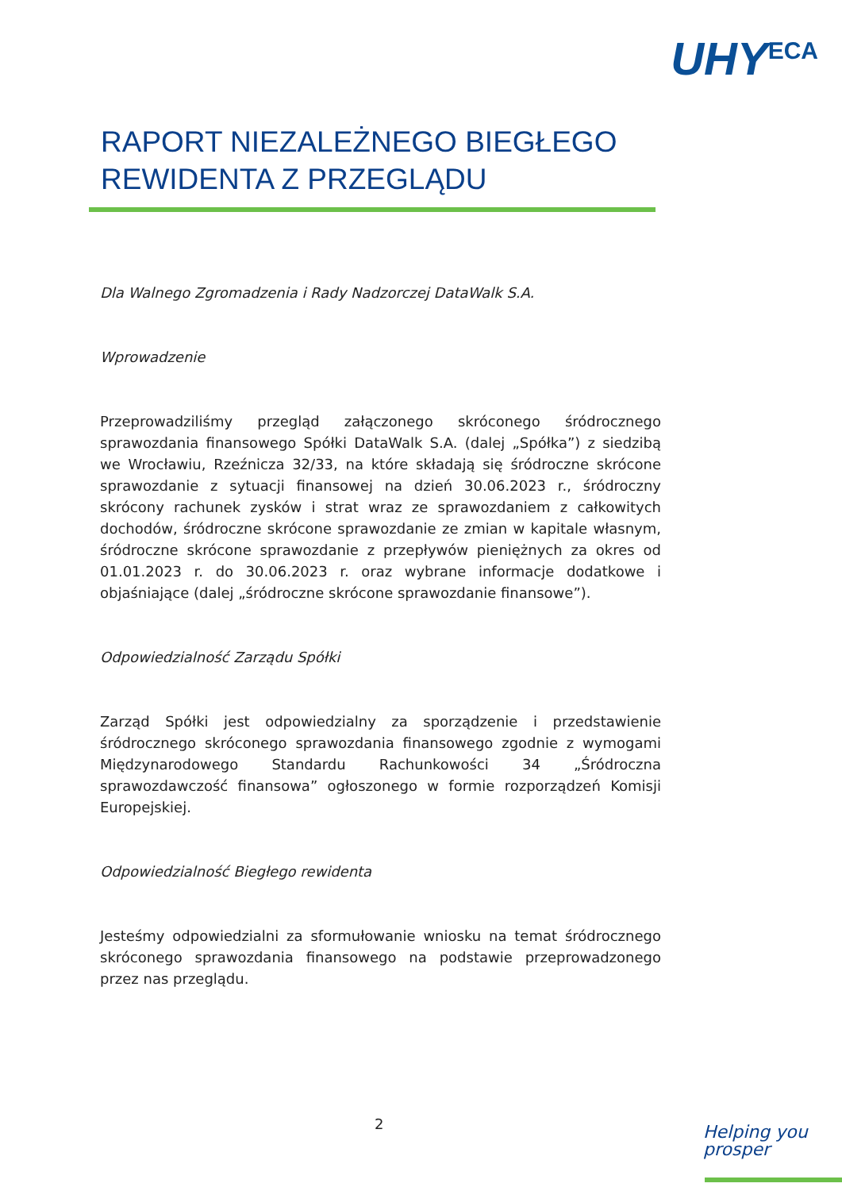UHY<sup>ECA</sup>
RAPORT NIEZALEŻNEGO BIEGŁEGO
REWIDENTA Z PRZEGLĄDU
Dla Walnego Zgromadzenia i Rady Nadzorczej DataWalk S.A.
Wprowadzenie
Przeprowadziliśmy przegląd załączonego skróconego śródrocznego sprawozdania finansowego Spółki DataWalk S.A. (dalej „Spółka”) z siedzibą we Wrocławiu, Rzeźnicza 32/33, na które składają się śródroczne skrócone sprawozdanie z sytuacji finansowej na dzień 30.06.2023 r., śródroczny skrócony rachunek zysków i strat wraz ze sprawozdaniem z całkowitych dochodów, śródroczne skrócone sprawozdanie ze zmian w kapitale własnym, śródroczne skrócone sprawozdanie z przepływów pieniężnych za okres od 01.01.2023 r. do 30.06.2023 r. oraz wybrane informacje dodatkowe i objaśniające (dalej „śródroczne skrócone sprawozdanie finansowe”).
Odpowiedzialność Zarządu Spółki
Zarząd Spółki jest odpowiedzialny za sporządzenie i przedstawienie śródrocznego skróconego sprawozdania finansowego zgodnie z wymogami Międzynarodowego Standardu Rachunkowości 34 „Śródroczna sprawozdawczość finansowa” ogłoszonego w formie rozporządzeń Komisji Europejskiej.
Odpowiedzialność Biegłego rewidenta
Jesteśmy odpowiedzialni za sformułowanie wniosku na temat śródrocznego skróconego sprawozdania finansowego na podstawie przeprowadzonego przez nas przeglądu.
2
Helping you
prosper